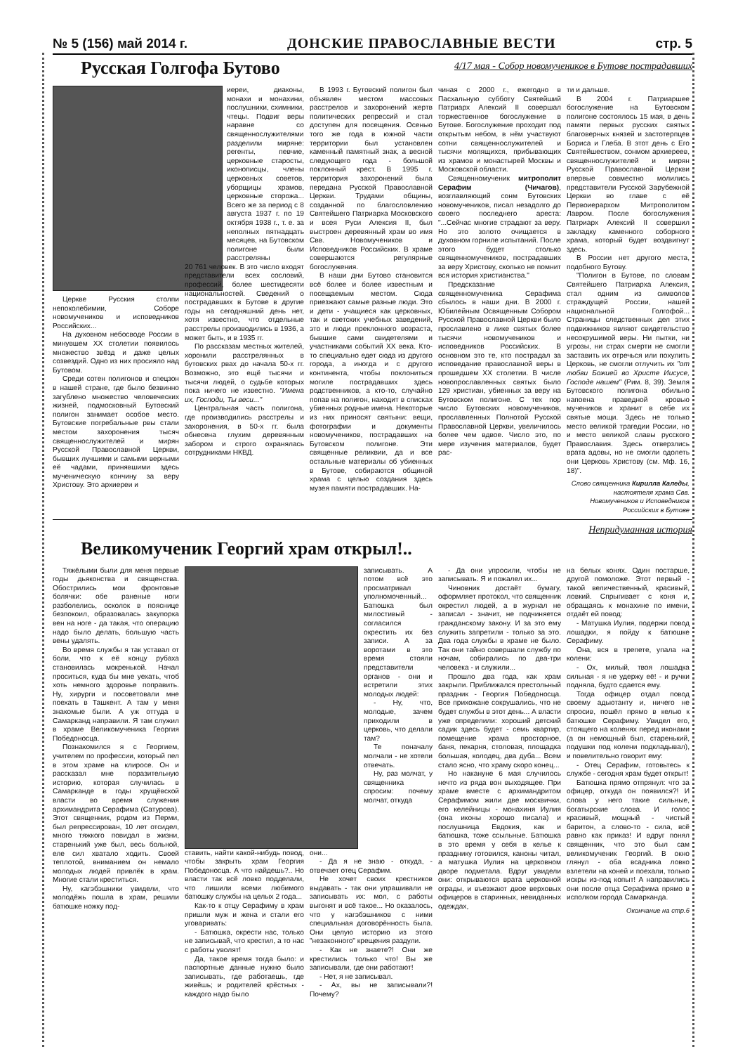№ 5 (156) май 2014 г. ДОНСКИЕ ПРАВОСЛАВНЫЕ ВЕСТИ стр. 5
Русская Голгофа Бутово
4/17 мая - Собор новомучеников в Бутове пострадавших
Церкве Русския столпи непоколебимии, Соборе новомучеников и исповедников Российских...
На духовном небосводе России в минувшем XX столетии появилось множество звёзд и даже целых созвездий. Одно из них просияло над Бутовом.
Среди сотен полигонов и спецзон в нашей стране, где было безвинно загублено множество человеческих жизней, подмосковный Бутовский полигон занимает особое место. Бутовские погребальные рвы стали местом захоронения тысяч священнослужителей и мирян Русской Православной Церкви, бывших лучшими и самыми верными её чадами, принявшими здесь мученическую кончину за веру Христову. Это архиереи и
иереи, диаконы, монахи и монахини, послушники, схимники, чтецы. Подвиг веры наравне со священнослужителями разделили миряне: регенты, певчие, церковные старосты, иконописцы, члены церковных советов, уборщицы храмов, церковные сторожа... Всего же за период с 8 августа 1937 г. по 19 октября 1938 г., т. е. за неполных пятнадцать месяцев, на Бутовском полигоне были расстреляны
20 761 человек. В это число входят представители всех сословий, профессий, более шестидесяти национальностей. Сведений о пострадавших в Бутове в другие годы на сегодняшний день нет, хотя известно, что отдельные расстрелы производились в 1936, а может быть, и в 1935 гг.
По рассказам местных жителей, хоронили расстрелянных в бутовских рвах до начала 50-х гг. Возможно, это ещё тысячи и тысячи людей, о судьбе которых пока ничего не известно. "Имена их, Господи, Ты веси..."
Центральная часть полигона, где производились расстрелы и захоронения, в 50-х гг. была обнесена глухим деревянным забором и строго охранялась сотрудниками НКВД.
В 1993 г. Бутовский полигон был объявлен местом массовых расстрелов и захоронений жертв политических репрессий и стал доступен для посещения. Осенью того же года в южной части территории был установлен каменный памятный знак, а весной следующего года - большой поклонный крест. В 1995 г. территория захоронений была передана Русской Православной Церкви. Трудами общины, созданной по благословлению Святейшего Патриарха Московского и всея Руси Алексия II, был выстроен деревянный храм во имя Свв. Новомучеников и Исповедников Российских. В храме совершаются регулярные богослужения.
В наши дни Бутово становится всё более и более известным и посещаемым местом. Сюда приезжают самые разные люди. Это и дети - учащиеся как церковных, так и светских учебных заведений, это и люди преклонного возраста, бывшие сами свидетелями и участниками событий XX века. Кто-то специально едет сюда из другого города, а иногда и с другого континента, чтобы поклониться могиле пострадавших здесь родственников, а кто-то, случайно попав на полигон, находит в списках убиенных родные имена. Некоторые из них приносят святыни: вещи, фотографии и документы новомучеников, пострадавших на Бутовском полигоне. Эти священные реликвии, да и все остальные материалы об убиенных в Бутове, собираются общиной храма с целью создания здесь музея памяти пострадавших. На-
чиная с 2000 г., ежегодно в Пасхальную субботу Святейший Патриарх Алексий II совершал торжественное богослужение в Бутове. Богослужение проходит под открытым небом, в нём участвуют сотни священнослужителей и тысячи молящихся, прибывающих из храмов и монастырей Москвы и Московской области.
Священномученик митрополит Серафим (Чичагов), возглавляющий сонм Бутовских новомучеников, писал незадолго до своего последнего ареста: "...Сейчас многие страдают за веру. Но это золото очищается в духовном горниле испытаний. После этого будет столько священномучеников, пострадавших за веру Христову, сколько не помнит вся история христианства."
Предсказание священномученика Серафима сбылось в наши дни. В 2000 г. Юбилейным Освященным Собором Русской Православной Церкви было прославлено в лике святых более тысячи новомучеников и исповедников Российских. В основном это те, кто пострадал за исповедание православной веры в прошедшем XX столетии. В числе новопрославленных святых было 129 христиан, убиенных за веру на Бутовском полигоне. С тех пор число Бутовских новомучеников, прославленных Полнотой Русской Православной Церкви, увеличилось более чем вдвое. Число это, по мере изучения материалов, будет рас-
ти и дальше.
В 2004 г. Патриаршее богослужение на Бутовском полигоне состоялось 15 мая, в день памяти первых русских святых благоверных князей и застотерпцев Бориса и Глеба. В этот день с Его Святейшеством, сонмом архиереев, священнослужителей и мирян Русской Православной Церкви впервые совместно молились представители Русской Зарубежной Церкви во главе с её Первоиерархом Митрополитом Лавром. После богослужения Патриарх Алексий II совершил закладку каменного соборного храма, который будет воздвигнут здесь.
В России нет другого места, подобного Бутову.
"Полигон в Бутове, по словам Святейшего Патриарха Алексия, стал одним из символов страждущей России, нашей национальной Голгофой... Страницы следственных дел этих подвижников являют свидетельство несокрушимой веры. Ни пытки, ни угрозы, ни страх смерти не смогли заставить их отречься или похулить Церковь, не смогли отлучить их "от любви Божией во Христе Иисусе, Господе нашем" (Рим. 8, 39). Земля Бутовского полигона обильно напоена праведной кровью мучеников и хранит в себе их святые мощи. Здесь не только место великой трагедии России, но и место великой славы русского Православия. Здесь отверзлись врата адовы, но не смогли одолеть они Церковь Христову (см. Мф. 16, 18)".
Слово священника Кирилла Каледы, настоятеля храма Свв. Новомучеников и Исповедников Российских в Бутове
Непридуманная история
Великомученик Георгий храм открыл!..
Тяжёлыми были для меня первые годы дьяконства и священства. Обострились мои фронтовые болячки: обе раненые ноги разболелись, осколок в пояснице безпокоил, образовалась закупорка вен на ноге - да такая, что операцию надо было делать, большую часть вены удалять.
Во время службы я так уставал от боли, что к её концу рубаха становилась мокренькой. Начал проситься, куда бы мне уехать, чтоб хоть немного здоровье поправить. Ну, хирурги и посоветовали мне поехать в Ташкент. А там у меня знакомые были. А уж оттуда в Самарканд направили. Я там служил в храме Великомученика Георгия Победоносца.
Познакомился я с Георгием, учителем по профессии, который пел в этом храме на клиросе. Он и рассказал мне поразительную историю, которая случилась в Самарканде в годы хрущёвской власти во время служения архимандрита Серафима (Сатурова). Этот священник, родом из Перми, был репрессирован, 10 лет отсидел, много тяжкого повидал в жизни, старенький уже был, весь больной, еле сил хватало ходить. Своей теплотой, вниманием он немало молодых людей привлёк в храм. Многие стали креститься.
Ну, кагэбэшники увидели, что молодёжь пошла в храм, решили батюшке ножку под-
записывать. А потом всё это просматривал уполномоченный... Батюшка был милостивый - согласился окрестить их без записи. А за воротами в это время стояли представители органов - они и встретили этих молодых людей:
- Ну, что, молодые, зачем приходили в церковь, что делали там?
Те поначалу молчали - не хотели отвечать.
Ну, раз молчат, у священника спросим: почему молчат, откуда
ставить, найти какой-нибудь повод, чтобы закрыть храм Георгия Победоносца. А что найдешь?.. Но власти так всё ловко подделали, что лишили всеми любимого батюшку службы на целых 2 года...
Как-то к отцу Серафиму в храм пришли муж и жена и стали его уговаривать:
- Батюшка, окрести нас, только не записывай, что крестил, а то нас с работы уволят!
Да, такое время тогда было: и паспортные данные нужно было записывать, где работаешь, где живёшь; и родителей крёстных - каждого надо было
они...
- Да я не знаю - откуда, - отвечает отец Серафим.
Не хочет своих крестников выдавать - так они упрашивали не записывать их: мол, с работы выгонят и всё такое... Но оказалось, что у кагэбэшников с ними специальная договорённость была. Они целую историю из этого "незаконного" крещения раздули.
- Как не знаете?! Они же крестились только что! Вы же записывали, где они работают!
- Нет, я не записывал.
- Ах, вы не записывали?! Почему?
- Да они упросили, чтобы не записывать. Я и пожалел их...
Чиновник достаёт бумагу, оформляет протокол, что священник окрестил людей, а в журнал не записал - значит, не подчиняется гражданскому закону. И за это ему служить запретили - только за это. Два года службы в храме не было. Так они тайно совершали службу по ночам, собирались по два-три человека - и служили...
Прошло два года, как храм закрыли. Приближался престольный праздник - Георгия Победоносца. Все прихожане сокрушались, что не будет службы в этот день... А власти уже определили: хороший детский садик здесь будет - семь квартир, помещение храма просторное, баня, пекарня, столовая, площадка большая, колодец, два дуба... Всем стало ясно, что храму скоро конец...
Но накануне 6 мая случилось нечто из ряда вон выходящее. При храме вместе с архимандритом Серафимом жили две москвички, его келейницы - монахиня Иулия (она иконы хорошо писала) и послушница Евдокия, как и батюшка, тоже ссыльные. Батюшка в это время у себя в келье к празднику готовился, каноны читал, а матушка Иулия на церковном дворе подметала. Вдруг увидели они: открываются врата церковной ограды, и въезжают двое верховых офицеров в старинных, невиданных одеждах,
на белых конях. Один постарше, другой помоложе. Этот первый - такой величественный, красивый, ловкий. Спрыгивает с коня и, обращаясь к монахине по имени, отдаёт ей повод:
- Матушка Иулия, подержи повод лошадки, я пойду к батюшке Серафиму.
Она, вся в трепете, упала на колени:
- Ох, милый, твоя лошадка сильная - я не удержу её! - и ручки подняла, будто сдается ему.
Тогда офицер отдал повод своему адьютанту и, ничего не спросив, пошёл прямо в келью к батюшке Серафиму. Увидел его, стоящего на коленях перед иконами (а он немощный был, старенький, подушки под колени подкладывал), и повелительно говорит ему:
- Отец Серафим, готовьтесь к службе - сегодня храм будет открыт!
Батюшка прямо отпрянул: что за офицер, откуда он появился?! И слова у него такие сильные, богатырские слова. И голос красивый, мощный - чистый баритон, а слово-то - сила, всё равно как приказ! И вдруг понял священник, что это был сам великомученик Георгий. В окно глянул - оба всадника ловко взлетели на коней и поехали, только искры из-под копыт! А направились они после отца Серафима прямо в исполком города Самарканда.
Окончание на стр.6